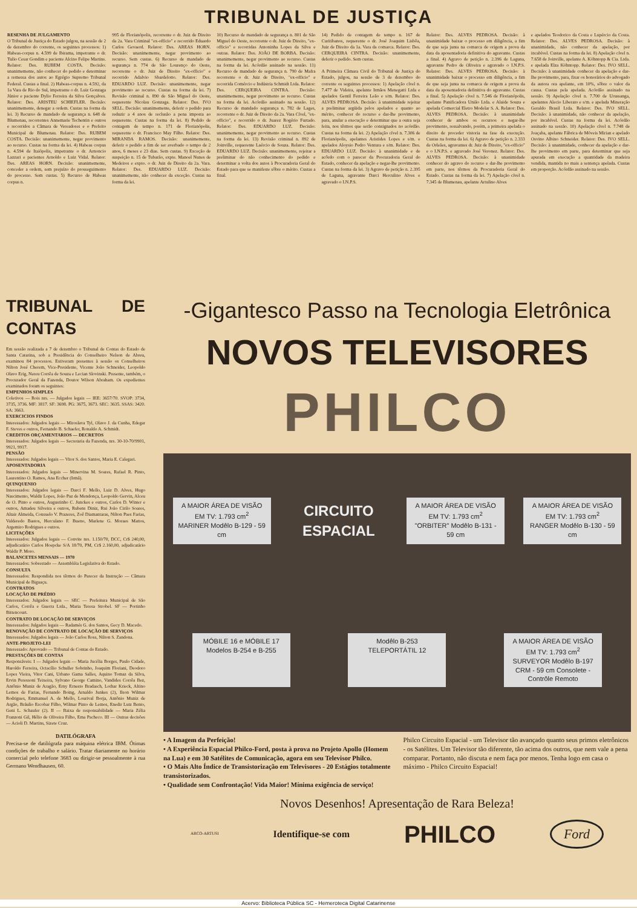TRIBUNAL DE JUSTIÇA
RESENHA DE JULGAMENTO
O Tribunal de Justiça do Estado julgou, na sessão de 2 de dezembro do corrente, os seguintes processos: 1) Habeas-corpus n. 4.599 de Ibirama, impetrante o dr. Tulio Cesar Gondim e paciente Alcino Felipe Martins. Relator: Des. RUBEM COSTA. Decisão: unanimemente, não conhecer do pedido e determinar a remessa dos autos ao Egrégio Supremo Tribunal Federal. Custas a final. 2) Habeas-corpus n. 4.592, da 1a Vara de Rio do Sul, impetrante o dr. Luiz Gonzaga Júnior e paciente Dylio Ferreira da Silva Gonçalves. Relator: Des. ARISTEU SCHIEFLER. Decisão: unanimemente, denegar a ordem. Custas na forma da lei. 3) Recurso de mandado de segurança n. 648 de Blumenau, recorrentes Annemarie Techentin e outros e recorridos a Câmara de Vereadores e o Prefeito Municipal de Blumenau. Relator: Des. RUBEM COSTA. Decisão: unanimemente, negar provimento ao recurso. Custas na forma da lei. 4) Habeas corpus n. 4.594 de Itaiópolis, impetrante o dr. Arnoncio Lazzari e pacientes Arnoldo e Luiz Vidal. Relator: Des. AREAS HORN. Decisão: unanimemente, conceder a ordem, sem prejuízo do prosseguimento do processo. Sem custas. 5) Recurso de Habeas corpus n.
995 de Florianópolis, recorrente o dr. Juiz de Direito da 2a. Vara Criminal "ex-officio" e recorrido Eduardo Carlos Gevaerd. Relator: Des. AREAS HORN. Decisão: unanimemente, negar provimento ao recurso. Sem custas. 6) Recurso de mandado de segurança n. 774 de São Lourenço do Oeste, recorrente o dr. Juiz de Direito "ex-officio" e recorrido Adalvio Sbardelotto. Relator: Des. EDUARDO LUZ. Decisão: unanimemente, negar provimento ao recurso. Custas na forma da lei. 7) Revisão criminal n. 890 de São Miguel do Oeste, requerente Nicolau Gonzaga. Relator: Des. IVO SELL. Decisão: unanimemente, deferir o pedido para reduzir a 4 anos de reclusão a pena imposta ao requerente. Custas na forma da lei. 8) Pedido de contagem de tempo n. 171 de Florianópolis, requerente o dr. Francisco May Filho. Relator: Des. MIRANDA RAMOS. Decisão: unanimemente, deferir o pedido a fim de ser averbado o tempo de 2 anos, 6 meses e 23 dias. Sem custas. 9) Exceção de suspeição n. 15 de Tubarão, expte. Manoel Nunes de Medeiros e expto. o dr. Juiz de Direito da 2a. Vara. Relator: Des. EDUARDO LUZ. Decisão: unanimemente, não conhecer da exceção. Custas na forma da lei.
10) Recurso de mandado de segurança n. 801 de São Miguel do Oeste, recorrente o dr. Juiz de Direito, "ex-officio" e recorridas Antoninha Lopes da Silva e outras. Relator: Des. JOÃO DE BORBA. Decisão: unanimemente, negar provimento ao recurso. Custas na forma da lei. Acórdão assinado na sessão. 11) Recurso de mandado de segurança n. 790 de Mafra recorrente o dr. Juiz de Direito, "ex-officio" e recorrida Comércio e Indústria Schmidt Ltda. Relator: Des. CERQUEIRA CINTRA. Decisão: unanimemente, negar provimento ao recurso. Custas na forma da lei. Acórdão assinado na sessão. 12) Recurso de mandado segurança n. 782 de Lages, recorrente o dr. Juiz de Direito da 2a. Vara Cível, "ex-officio", e recorrido o dr. Juarez Rogério Furtado. Relator: Des. EDUARDO LUZ. Decisão: unanimemente, negar provimento ao recurso. Custas na forma da lei. 13) Revisão criminal n. 892 de Joinville, requerente Laércio de Souza. Relator: Des. EDUARDO LUZ. Decisão: unanimemente, rejeitar a preliminar do não conhecimento do pedido e determinar a volta dos autos à Procuradoria Geral do Estado para que se manifeste sôbre o mérito. Custas a final.
14) Pedido de contagem de tempo n. 167 de Curitibanos, requerente o dr. José Joaquim Lisbôa, Juiz de Direito da 1a. Vara da comarca. Relator: Des. CERQUEIRA CINTRA. Decisão: unanimemente, deferir o pedido. Sem custas.
A Primeira Câmara Civil do Tribunal de Justiça do Estado, julgou, na sessão de 3 de dezembro do corrente os seguintes processos: 1) Apelação cível n. 7.477 de Videira, apelante Irmãos Menegatti Ltda e apelados Gentil Ferreira Leão e s/m. Relator: Des. ALVES PEDROSA. Decisão: à unanimidade rejeitar a preliminar argüida pelos apelados e quanto ao mérito, conhecer do recurso e dar-lhe provimento, para, anular a execução e determinar que a outra seja feita, nos têrmos que serão consignados no acórdão. Custas na forma da lei. 2) Apelação cível n. 7.306 de Florianópolis, apelantes Aristides Lopes e s/m. e apelados Aloysio Pedro Ventura e s/m. Relator: Des. EDUARDO LUZ. Decisão: à unanimidade e de acôrdo com o parecer da Procuradoria Geral do Estado, conhecer da apelação e negar-lhe provimento. Custas na forma da lei. 3) Agravo de petição n. 2.395 de Laguna, agravante Darci Herculino Alves e agravado o I.N.P.S.
Relator: Des. ALVES PEDROSA. Decisão: à unanimidade baixar o processo em diligência, a fim de que seja junta na comarca de origem a prova da data da aposentadoria definitiva do agravante. Custas a final. 4) Agravo de petição n. 2.396 de Laguna, agravante Pedro de Oliveira e agravado o I.N.P.S. Relator: Des. ALVES PEDROSA. Decisão: à unanimidade baixar o processo em diligência, a fim de que seja junta na comarca de origem a prova da data da aposentadoria definitiva do agravante. Custas a final. 5) Apelação cível n. 7.546 de Florianópolis, apelante Panificadora União Ltda. e Alaide Souza e apelada Comercial Eletro Modelar S. A. Relator: Des. ALVES PEDROSA. Decisão: à unanimidade conhecer de ambos os recursos e negar-lhe provimento, ressalvando, porém, a primeira apelada o direito de proceder vistoria na fase da execução. Custas na forma da lei. 6) Agravo de petição n. 2.333 de Orleães, agravantes dr. Juiz de Direito, "ex-officio" e o I.N.P.S. e agravado José Veronez. Relator: Des. ALVES PEDROSA. Decisão: à unanimidade conhecer do agravo do recurso e dar-lhe provimento em parte, nos têrmos da Procuradoria Geral do Estado. Custas na forma da lei. 7) Apelação cível n. 7.345 de Blumenau, apelante Artulino Alves
e apelados Teodorico da Costa e Lupércio da Costa. Relator: Des. ALVES PEDROSA. Decisão: à unanimidade, não conhecer da apelação, por incabível. Custas na forma da lei. 8) Apelação cível n. 7.658 de Joinville, apelante A. Köhntopp & Cia. Ltda. e apelada Elza Köhntopp. Relator: Des. IVO SELL. Decisão: à unanimidade conhecer da apelação e dar-lhe provimento, para, fixar os honorários do advogado da autora ora apelante, em 10%, sôbre o valor da causa. Custas pela apelada. Acórdão assinado na sessão. 9) Apelação cível n. 7.700 de Urussanga, apelantes Alecio Liberato e s/m. e apelada Mineração Geraldo Brasil Ltda. Relator: Des. IVO SELL. Decisão: à unanimidade, não conhecer da apelação, por incabível. Custas na forma da lei. Acórdão assinado na sessão. 10) Apelação cível n. 7.748 de Joaçaba, apelante Fábrica de Móveis Mirian e apelado Osvino Albino Schneider. Relator: Des. IVO SELL. Decisão: à unanimidade, conhecer da apelação e dar-lhe provimento em parte, para determinar que seja apurada em execução a quantidade da madeira vendida, mantida no mais a sentença apelada. Custas em proporção. Acórdão assinado na sessão.
TRIBUNAL DE CONTAS
Em sessão realizada a 7 de dezembro o Tribunal de Contas do Estado de Santa Catarina, sob a Presidência do Conselheiro Nelson de Abreu, examinou 84 processos. Estiveram presentes à sessão os Conselheiros Nilton José Cherem, Vice-Presidente, Vicente João Schneider, Leopoldo Olavo Erig, Nereu Corrêa de Souza e Lecian Slovinski. Presente, também, o Procurador Geral da Fazenda, Doutor Wilson Abraham. Os expedientes examinados foram os seguintes:
EMPENHOS SIMPLES
Coletivos — Rois nrs. — Julgados legais — IEE: 3657/70. SVOP: 3734, 3735, 3736. MF: 3817. SF: 3698. PG: 3675, 3673. SEC: 3635. SSAS: 3420. SA: 3663.
EXERCICIOS FINDOS
Interessados: Julgados legais — Miroslava Tyl, Olavo J. da Cunha, Edegar F. Steves e outros, Fernando B. Schaefer, Ronaldo A. Schmidt.
CREDITOS ORÇAMENTARIOS — DECRETOS
Interessados: Julgados legais — Secretaria da Fazenda, nrs. 30-10-70/9901, 9921, 9917.
PENSÃO
Interessados: Julgados legais — Vitor S. dos Santos, Maria E. Calegari.
APOSENTADORIA
Interessados: Julgados legais — Minervina M. Soares, Rafael R. Pinto, Laurentino O. Ramos, Ana Eccher (Irmã).
QUINQUENIO
Interessados: Julgados legais — Darci F. Mello, Luiz D. Alves, Hugo Nascimento, Waldir Lopes, João Paz de Mendonça, Leopoldo Gervin, Alceu de O. Pinto e outros, Augustinho C. Junckes e outros, Carlos D. Winter e outros, Amadeu Silveira e outros, Rubens Diniz, Rui João Cirilo Soares, Altair Almeida, Consuelo V. Prazeres, Zoê Diamantaras, Nilton Paes Farias, Valderedo Bastos, Herculano F. Bueno, Marlene G. Moraes Mattos, Argemiro Rodrigues e outros.
LICITAÇÕES
Interessados: Julgados legais — Convite nrs. 1.150/70, DCC, Cr$ 240,00, adjudicatário Carlos Hoepcke S/A 18/70, PM, Cr$ 2.160,00, adjudicatário Waldir P. Moro.
BALANCETES MENSAIS — 1970
Interessados: Sobrestado — Assembléia Legislativa do Estado.
CONSULTA
Interessados: Respondida nos têrmos do Parecer da Instrução — Câmara Municipal de Biguaçu.
CONTRATOS
LOCAÇÃO DE PRÉDIO
Interessados: Julgados legais — SEC — Prefeitura Municipal de São Carlos, Corrêa e Guerra Ltda., Maria Teresa Strobel. SF — Portinho Bittencourt.
CONTRATO DE LOCAÇÃO DE SERVIÇOS
Interessados: Julgados legais — Radamés G. dos Santos, Gecy D. Macedo.
RENOVAÇÃO DE CONTRATO DE LOCAÇÃO DE SERVIÇOS
Interessados: Julgados legais — João Carlos Ross, Nilton S. Zandona.
ANTE-PROJETO-LEI
Interessado: Aprovado — Tribunal de Contas do Estado.
PRESTAÇÕES DE CONTAS
Responsáveis: I — Julgados legais — Maria Jucélia Borges, Paulo Cidade, Haroldo Ferreira, Octacílio Schuller Sobrinho, Joaquim Floriani, Deodoro Lopes Vieira, Vitor Cani, Urbano Gama Salles, Aquino Tomaz da Silva, Ervin Peressoni Teixeira, Sylvano George Camino, Vandides Corrêa Bez, Antônio Muniz de Aragão, Erny Ernesto Bradasch, Lothar Krieck, Altino Lemos de Farias, Fernando Boing, Arnaldo Junkes (2), Ilson Wilmar Rodrigues, Emmanuel A. de Mello, Lourival Borja, Antônio Muniz de Argão, Bráulio Escobar Filho, Wilmar Pinto de Lemos, Enedir Lutz Bento, Geni L. Schaufer (2). II — Baixa de responsabilidade — Maria Zélia Franzoni Gil, Hélio de Oliveira Filho, Ema Pacheco. III — Outras decisões — Acioli D. Martins, Sizete Cruz.
DATILÓGRAFA
Precisa-se de datilógrafa para máquina elétrica IBM. Ótimas condições de trabalho e salário. Tratar diariamente no horário comercial pelo telefone 3683 ou dirigir-se pessoalmente à rua Germano Wendhausen, 60.
-Gigantesco Passo na Tecnologia Eletrônica
NOVOS TELEVISORES
PHILCO
A MAIOR ÁREA DE VISÃO EM TV: 1.793 cm<sup>2</sup>
MARINER Modêlo B-129 - 59 cm
CIRCUITO ESPACIAL
A MAIOR ÁREA DE VISÃO EM TV: 1.793 cm<sup>2</sup>
"ORBITER" Modêlo B-131 - 59 cm
A MAIOR ÁREA DE VISÃO EM TV: 1.793 cm<sup>2</sup>
RANGER Modêlo B-130 - 59 cm
MÓBILE 16 e MÓBILE 17 Modelos B-254 e B-255
Modêlo B-253
TELEPORTÁTIL 12
A MAIOR ÁREA DE VISÃO EM TV: 1.793 cm<sup>2</sup>
SURVEYOR Modêlo B-197 CRM - 59 cm Consolete - Contrôle Remoto
• A Imagem da Perfeição!
• A Experiência Espacial Philco-Ford, posta à prova no Projeto Apollo (Homem na Lua) e em 30 Satélites de Comunicação, agora em seu Televisor Philco.
• O Mais Alto Índice de Transistorização em Televisores - 20 Estágios totalmente transistorizados.
• Qualidade sem Confrontação! Vida Maior! Mínima exigência de serviço!
Philco Circuito Espacial - um Televisor tão avançado quanto seus primos eletrônicos - os Satélites. Um Televisor tão diferente, tão acima dos outros, que nem vale a pena comparar. Portanto, não discuta e nem faça por menos. Tenha logo em casa o máximo - Philco Circuito Espacial!
Novos Desenhos! Apresentação de Rara Beleza!
ARCO-ARTUSI Identifique-se com PHILCO Ford
Acervo: Biblioteca Pública SC - Hemeroteca Digital Catarinense